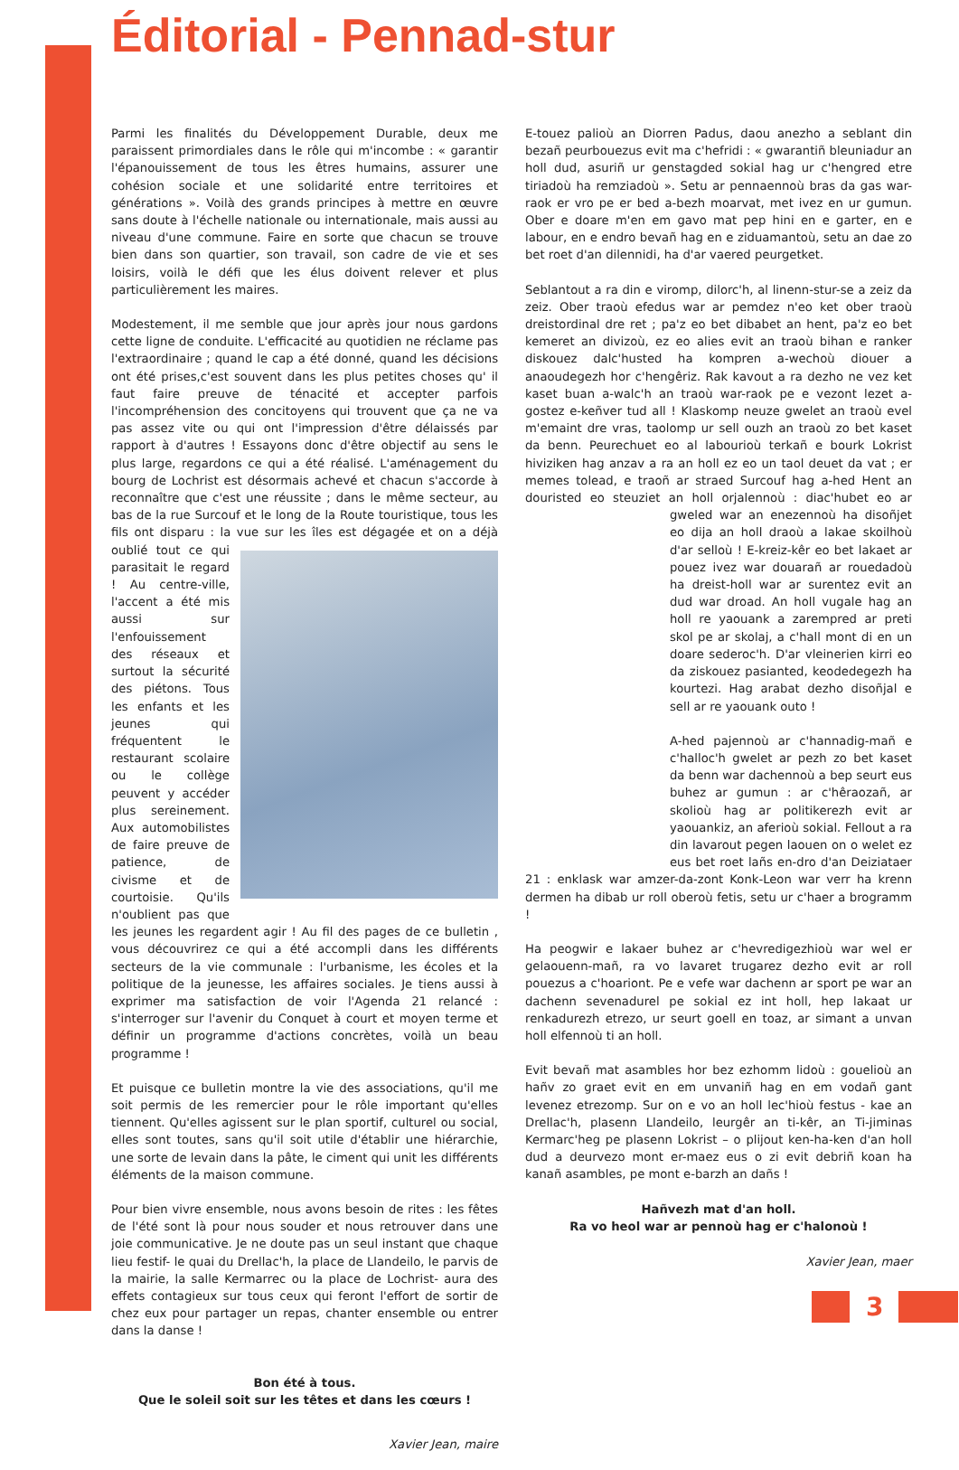Éditorial - Pennad-stur
Parmi les finalités du Développement Durable, deux me paraissent primordiales dans le rôle qui m'incombe : « garantir l'épanouissement de tous les êtres humains, assurer une cohésion sociale et une solidarité entre territoires et générations ». Voilà des grands principes à mettre en œuvre sans doute à l'échelle nationale ou internationale, mais aussi au niveau d'une commune. Faire en sorte que chacun se trouve bien dans son quartier, son travail, son cadre de vie et ses loisirs, voilà le défi que les élus doivent relever et plus particulièrement les maires.
Modestement, il me semble que jour après jour nous gardons cette ligne de conduite. L'efficacité au quotidien ne réclame pas l'extraordinaire ; quand le cap a été donné, quand les décisions ont été prises,c'est souvent dans les plus petites choses qu' il faut faire preuve de ténacité et accepter parfois l'incompréhension des concitoyens qui trouvent que ça ne va pas assez vite ou qui ont l'impression d'être délaissés par rapport à d'autres ! Essayons donc d'être objectif au sens le plus large, regardons ce qui a été réalisé. L'aménagement du bourg de Lochrist est désormais achevé et chacun s'accorde à reconnaître que c'est une réussite ; dans le même secteur, au bas de la rue Surcouf et le long de la Route touristique, tous les fils ont disparu : la vue sur les îles est dégagée et on a déjà oublié tout ce qui parasitait le regard ! Au centre-ville, l'accent a été mis aussi sur l'enfouissement des réseaux et surtout la sécurité des piétons. Tous les enfants et les jeunes qui fréquentent le restaurant scolaire ou le collège peuvent y accéder plus sereinement. Aux automobilistes de faire preuve de patience, de civisme et de courtoisie. Qu'ils n'oublient pas que les jeunes les regardent agir ! Au fil des pages de ce bulletin , vous découvrirez ce qui a été accompli dans les différents secteurs de la vie communale : l'urbanisme, les écoles et la politique de la jeunesse, les affaires sociales. Je tiens aussi à exprimer ma satisfaction de voir l'Agenda 21 relancé : s'interroger sur l'avenir du Conquet à court et moyen terme et définir un programme d'actions concrètes, voilà un beau programme !
Et puisque ce bulletin montre la vie des associations, qu'il me soit permis de les remercier pour le rôle important qu'elles tiennent. Qu'elles agissent sur le plan sportif, culturel ou social, elles sont toutes, sans qu'il soit utile d'établir une hiérarchie, une sorte de levain dans la pâte, le ciment qui unit les différents éléments de la maison commune.
Pour bien vivre ensemble, nous avons besoin de rites : les fêtes de l'été sont là pour nous souder et nous retrouver dans une joie communicative. Je ne doute pas un seul instant que chaque lieu festif- le quai du Drellac'h, la place de Llandeilo, le parvis de la mairie, la salle Kermarrec ou la place de Lochrist- aura des effets contagieux sur tous ceux qui feront l'effort de sortir de chez eux pour partager un repas, chanter ensemble ou entrer dans la danse !
Bon été à tous.
Que le soleil soit sur les têtes et dans les cœurs !
Xavier Jean, maire
E-touez palioù an Diorren Padus, daou anezho a seblant din bezañ peurbouezus evit ma c'hefridi : « gwarantiñ bleuniadur an holl dud, asuriñ ur genstagded sokial hag ur c'hengred etre tiriadoù ha remziadoù ». Setu ar pennaennoù bras da gas war-raok er vro pe er bed a-bezh moarvat, met ivez en ur gumun. Ober e doare m'en em gavo mat pep hini en e garter, en e labour, en e endro bevañ hag en e ziduamantoù, setu an dae zo bet roet d'an dilennidi, ha d'ar vaered peurgetket.
Seblantout a ra din e viromp, dilorc'h, al linenn-stur-se a zeiz da zeiz. Ober traoù efedus war ar pemdez n'eo ket ober traoù dreistordinal dre ret ; pa'z eo bet dibabet an hent, pa'z eo bet kemeret an divizoù, ez eo alies evit an traoù bihan e ranker diskouez dalc'husted ha kompren a-wechoù diouer a anaoudegezh hor c'hengêriz. Rak kavout a ra dezho ne vez ket kaset buan a-walc'h an traoù war-raok pe e vezont lezet a-gostez e-keñver tud all ! Klaskomp neuze gwelet an traoù evel m'emaint dre vras, taolomp ur sell ouzh an traoù zo bet kaset da benn. Peurechuet eo al labourioù terkañ e bourk Lokrist hiviziken hag anzav a ra an holl ez eo un taol deuet da vat ; er memes tolead, e traoñ ar straed Surcouf hag a-hed Hent an douristed eo steuziet an holl orjalennoù : diac'hubet eo ar gweled war an enezennoù ha di soñjet eo dija an holl draoù a lakae skoilhoù d'ar selloù ! E-kreiz-kêr eo bet lakaet ar pouez ivez war douarañ ar rouedadoù ha dreist-holl war ar surentez evit an dud war droad. An holl vugale hag an holl re yaouank a zarempred ar preti skol pe ar skolaj, a c'hall mont di en un doare sederoc'h. D'ar vleinerien kirri eo da ziskouez pasianted, keodedegezh ha kourtezi. Hag arabat dezho disoñjal e sell ar re yaouank outo !
A-hed pajennoù ar c'hannadig-mañ e c'halloc'h gwelet ar pezh zo bet kaset da benn war dachennoù a bep seurt eus buhez ar gumun : ar c'hêraozañ, ar skolioù hag ar politikerezh evit ar yaouankiz, an aferioù sokial. Fellout a ra din lavarout pegen laouen on o welet ez eus bet roet lañs en-dro d'an Deiziataer 21 : enklask war amzer-da-zont Konk-Leon war verr ha krenn dermen ha dibab ur roll oberoù fetis, setu ur c'haer a brogramm !
Ha peogwir e lakaer buhez ar c'hevredigezhioù war wel er gelaouenn-mañ, ra vo lavaret trugarez dezho evit ar roll pouezus a c'hoariont. Pe e vefe war dachenn ar sport pe war an dachenn sevenadurel pe sokial ez int holl, hep lakaat ur renkadurezh etrezo, ur seurt goell en toaz, ar simant a unvan holl elfennoù ti an holl.
Evit bevañ mat asambles hor bez ezhomm lidoù : gouelioù an hañv zo graet evit en em unvaniñ hag en em vodañ gant levenez etrezomp. Sur on e vo an holl lec'hioù festus - kae an Drellac'h, plasenn Llandeilo, leurgêr an ti-kêr, an Ti-jiminas Kermarc'heg pe plasenn Lokrist – o plijout ken-ha-ken d'an holl dud a deurvezo mont er-maez eus o zi evit debriñ koan ha kanañ asambles, pe mont e-barzh an dañs !
Hañvezh mat d'an holl.
Ra vo heol war ar pennoù hag er c'halonoù !
Xavier Jean, maer
3